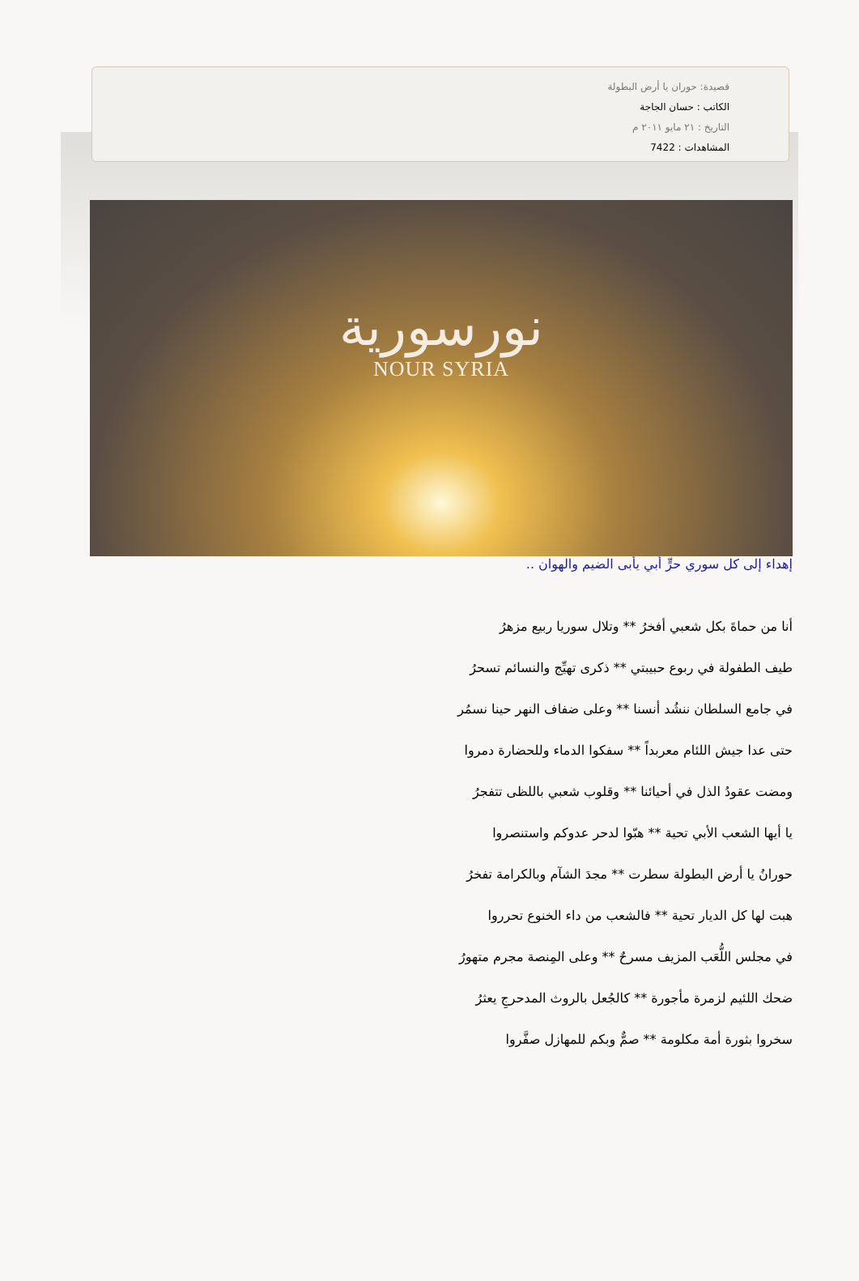قصيدة: حوران يا أرض البطولة
الكاتب : حسان الجاجة
التاريخ : ٢١ مايو ٢٠١١ م
المشاهدات : 7422
نورسورية
NOUR SYRIA
إهداء إلى كل سوري حرٍّ أبي يأبى الضيم والهوان ..
أنا من حماةَ بكل شعبي أفخرُ ** وتلال سوريا ربيع مزهرُ
طيف الطفولة في ربوع حبيبتي ** ذكرى تهيِّج والنسائم تسحرُ
في جامع السلطان ننشُد أنسنا ** وعلى ضفاف النهر حينا نسمُر
حتى عدا جيش اللئام معربداً ** سفكوا الدماء وللحضارة دمروا
ومضت عقودُ الذل في أحيائنا ** وقلوب شعبي باللظى تتفجرُ
يا أيها الشعب الأبي تحية ** هبّوا لدحر عدوكم واستنصروا
حورانُ يا أرض البطولة سطرت ** مجدَ الشآم وبالكرامة تفخرُ
هبت لها كل الديار تحية ** فالشعب من داء الخنوع تحرروا
في مجلس اللُّعَب المزيف مسرحٌ ** وعلى المِنصة مجرم متهورُ
ضحك اللئيم لزمرة مأجورة ** كالجُعل بالروث المدحرجِ يعثرُ
سخروا بثورة أمة مكلومة ** صمٌّ وبكم للمهازل صفَّروا